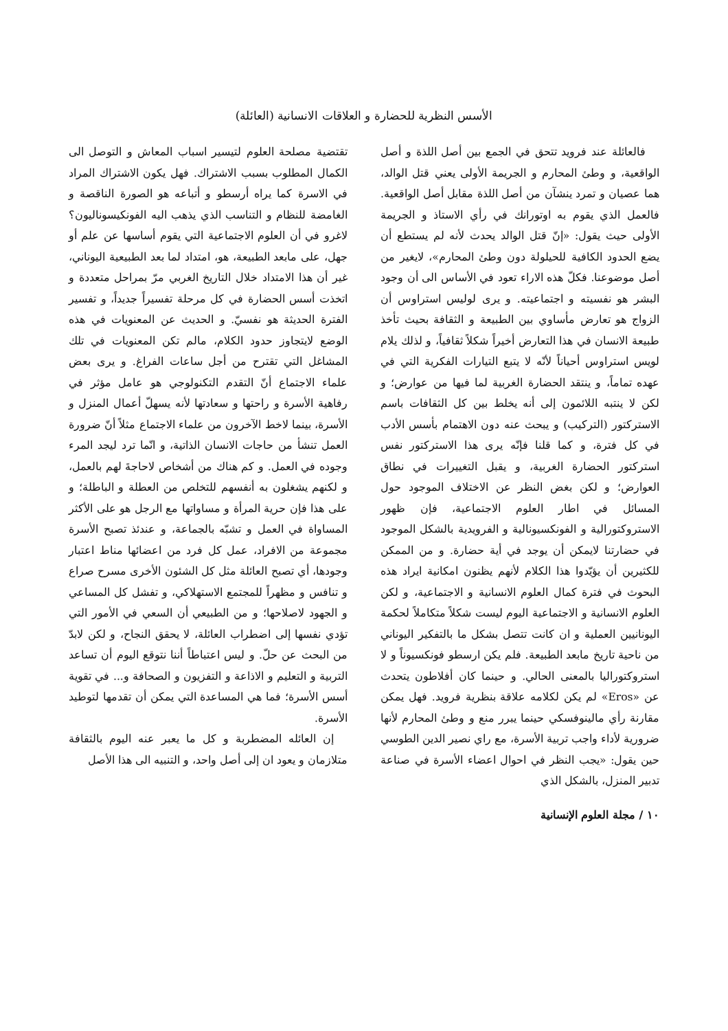الأسس النظرية للحضارة و العلاقات الانسانية (العائلة)
فالعائلة عند فرويد تتحق في الجمع بين أصل اللذة و أصل الواقعية، و وطئ المحارم و الجريمة الأولى يعني قتل الوالد، هما عصيان و تمرد ينشآن من أصل اللذة مقابل أصل الواقعية. فالعمل الذي يقوم به اوتورانك في رأي الاستاذ و الجريمة الأولى حيث يقول: «إنّ قتل الوالد يحدث لأنه لم يستطع أن يضع الحدود الكافية للحيلولة دون وطئ المحارم»، لايغير من أصل موضوعنا. فكلّ هذه الاراء تعود في الأساس الى أن وجود البشر هو نفسيته و اجتماعيته. و يرى لوليس استراوس أن الزواج هو تعارض مأساوي بين الطبيعة و الثقافة بحيث تأخذ طبيعة الانسان في هذا التعارض أخيراً شكلاً ثقافياً، و لذلك يلام لويس استراوس أحياناً لأنّه لا يتبع التيارات الفكرية التي في عهده تماماً، و ينتقد الحضارة الغربية لما فيها من عوارض؛ و لكن لا ينتبه اللائمون إلى أنه يخلط بين كل الثقافات باسم الاستركتور (التركيب) و يبحث عنه دون الاهتمام بأسس الأدب في كل فترة، و كما قلنا فإنّه يرى هذا الاستركتور نفس استركتور الحضارة الغربية، و يقبل التغييرات في نطاق العوارض؛ و لكن بغض النظر عن الاختلاف الموجود حول المسائل في اطار العلوم الاجتماعية، فإن ظهور الاستروكتورالية و الفونكسيونالية و الفرويدية بالشكل الموجود في حضارتنا لايمكن أن يوجد في أية حضارة. و من الممكن للكثيرين أن يؤيّدوا هذا الكلام لأنهم يظنون امكانية ايراد هذه البحوث في فترة كمال العلوم الانسانية و الاجتماعية، و لكن العلوم الانسانية و الاجتماعية اليوم ليست شكلاً متكاملاً لحكمة اليونانيين العملية و ان كانت تتصل بشكل ما بالتفكير اليوناني من ناحية تاريخ مابعد الطبيعة. فلم يكن ارسطو فونكسيوناً و لا استروكتوراليا بالمعنى الحالي. و حينما كان أفلاطون يتحدث عن «Eros» لم يكن لكلامه علاقة بنظرية فرويد. فهل يمكن مقارنة رأي مالينوفسكي حينما يبرر منع و وطئ المحارم لأنها ضرورية لأداء واجب تربية الأسرة، مع راي نصير الدين الطوسي حين يقول: «يجب النظر في احوال اعضاء الأسرة في صناعة تدبير المنزل، بالشكل الذي
تقتضية مصلحة العلوم لتيسير اسباب المعاش و التوصل الى الكمال المطلوب بسبب الاشتراك. فهل يكون الاشتراك المراد في الاسرة كما يراه أرسطو و أتباعه هو الصورة الناقصة و الغامضة للنظام و التناسب الذي يذهب اليه الفونكيسوناليون؟ لاغرو في أن العلوم الاجتماعية التي يقوم أساسها عن علم أو جهل، على مابعد الطبيعة، هو، امتداد لما بعد الطبيعية اليوناني، غير أن هذا الامتداد خلال التاريخ الغربي مرّ بمراحل متعددة و اتخذت أسس الحضارة في كل مرحلة تفسيراً جديداً، و تفسير الفترة الحديثة هو نفسيّ. و الحديث عن المعنويات في هذه الوضع لايتجاوز حدود الكلام، مالم تكن المعنويات في تلك المشاغل التي تقترح من أجل ساعات الفراغ. و يرى بعض علماء الاجتماع أنّ التقدم التكنولوجي هو عامل مؤثر في رفاهية الأسرة و راحتها و سعادتها لأنه يسهلّ أعمال المنزل و الأسرة، بينما لاخط الآخرون من علماء الاجتماع مثلاً أنّ ضرورة العمل تنشأ من حاجات الانسان الذاتية، و انّما ترد ليجد المرء وجوده في العمل. و كم هناك من أشخاص لاحاجةَ لهم بالعمل، و لكنهم يشغلون به أنفسهم للتخلص من العطلة و الباطلة؛ و على هذا فإن حرية المرأة و مساواتها مع الرجل هو على الأكثر المساواة في العمل و تشبّه بالجماعة، و عندئذ تصبح الأسرة مجموعة من الافراد، عمل كل فرد من اعضائها مناط اعتبار وجودها، أي تصبح العائلة مثل كل الشئون الأخرى مسرح صراع و تنافس و مظهراً للمجتمع الاستهلاكي، و تفشل كل المساعي و الجهود لاصلاحها؛ و من الطبيعي أن السعي في الأمور التي تؤدي نفسها إلى اضطراب العائلة، لا يحقق النجاح، و لكن لابدّ من البحث عن حلّ. و ليس اعتباطاً أننا نتوقع اليوم أن تساعد التربية و التعليم و الاذاعة و التفزيون و الصحافة و... في تقوية أسس الأسرة؛ فما هي المساعدة التي يمكن أن تقدمها لتوطيد الأسرة.
إن العائله المضطربة و كل ما يعبر عنه اليوم بالثقافة متلازمان و يعود ان إلى أصل واحد، و التنبيه الى هذا الأصل
١٠ / مجلة العلوم الإنسانية